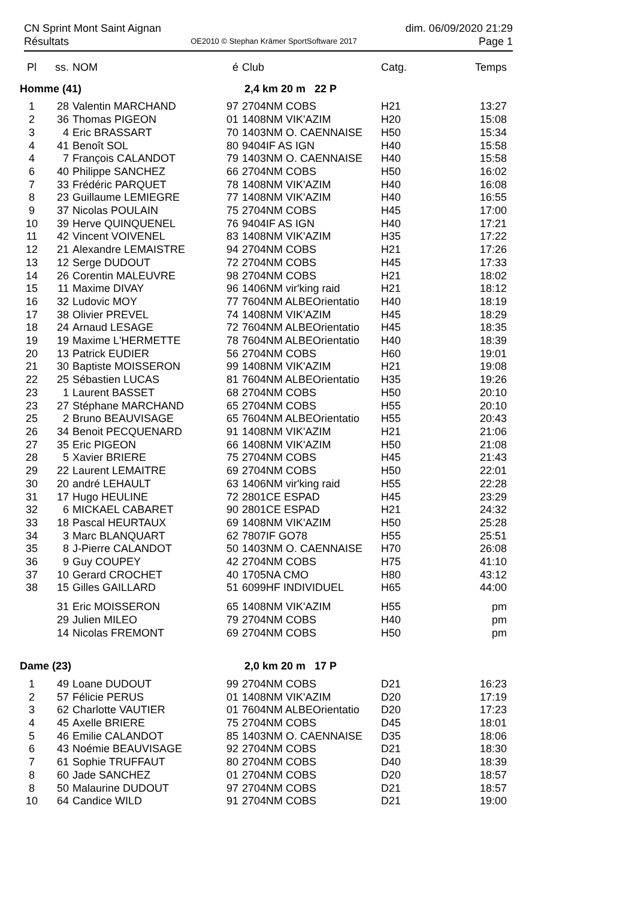CN Sprint Mont Saint Aignan dim. 06/09/2020 21:29
Résultats OE2010 © Stephan Krämer SportSoftware 2017 Page 1
| Pl | ss. | NOM | é | Club | Catg. | Temps |
| --- | --- | --- | --- | --- | --- | --- |
| Homme (41) | | | 2,4 km 20 m 22 P | | | |
| 1 | 28 | Valentin MARCHAND | 97 | 2704NM COBS | H21 | 13:27 |
| 2 | 36 | Thomas PIGEON | 01 | 1408NM VIK'AZIM | H20 | 15:08 |
| 3 | 4 | Eric BRASSART | 70 | 1403NM O. CAENNAISE | H50 | 15:34 |
| 4 | 41 | Benoît SOL | 80 | 9404IF AS IGN | H40 | 15:58 |
| 4 | 7 | François CALANDOT | 79 | 1403NM O. CAENNAISE | H40 | 15:58 |
| 6 | 40 | Philippe SANCHEZ | 66 | 2704NM COBS | H50 | 16:02 |
| 7 | 33 | Frédéric PARQUET | 78 | 1408NM VIK'AZIM | H40 | 16:08 |
| 8 | 23 | Guillaume LEMIEGRE | 77 | 1408NM VIK'AZIM | H40 | 16:55 |
| 9 | 37 | Nicolas POULAIN | 75 | 2704NM COBS | H45 | 17:00 |
| 10 | 39 | Herve QUINQUENEL | 76 | 9404IF AS IGN | H40 | 17:21 |
| 11 | 42 | Vincent VOIVENEL | 83 | 1408NM VIK'AZIM | H35 | 17:22 |
| 12 | 21 | Alexandre LEMAISTRE | 94 | 2704NM COBS | H21 | 17:26 |
| 13 | 12 | Serge DUDOUT | 72 | 2704NM COBS | H45 | 17:33 |
| 14 | 26 | Corentin MALEUVRE | 98 | 2704NM COBS | H21 | 18:02 |
| 15 | 11 | Maxime DIVAY | 96 | 1406NM vir'king raid | H21 | 18:12 |
| 16 | 32 | Ludovic MOY | 77 | 7604NM ALBEOrientatio | H40 | 18:19 |
| 17 | 38 | Olivier PREVEL | 74 | 1408NM VIK'AZIM | H45 | 18:29 |
| 18 | 24 | Arnaud LESAGE | 72 | 7604NM ALBEOrientatio | H45 | 18:35 |
| 19 | 19 | Maxime L'HERMETTE | 78 | 7604NM ALBEOrientatio | H40 | 18:39 |
| 20 | 13 | Patrick EUDIER | 56 | 2704NM COBS | H60 | 19:01 |
| 21 | 30 | Baptiste MOISSERON | 99 | 1408NM VIK'AZIM | H21 | 19:08 |
| 22 | 25 | Sébastien LUCAS | 81 | 7604NM ALBEOrientatio | H35 | 19:26 |
| 23 | 1 | Laurent BASSET | 68 | 2704NM COBS | H50 | 20:10 |
| 23 | 27 | Stéphane MARCHAND | 65 | 2704NM COBS | H55 | 20:10 |
| 25 | 2 | Bruno BEAUVISAGE | 65 | 7604NM ALBEOrientatio | H55 | 20:43 |
| 26 | 34 | Benoit PECQUENARD | 91 | 1408NM VIK'AZIM | H21 | 21:06 |
| 27 | 35 | Eric PIGEON | 66 | 1408NM VIK'AZIM | H50 | 21:08 |
| 28 | 5 | Xavier BRIERE | 75 | 2704NM COBS | H45 | 21:43 |
| 29 | 22 | Laurent LEMAITRE | 69 | 2704NM COBS | H50 | 22:01 |
| 30 | 20 | andré LEHAULT | 63 | 1406NM vir'king raid | H55 | 22:28 |
| 31 | 17 | Hugo HEULINE | 72 | 2801CE ESPAD | H45 | 23:29 |
| 32 | 6 | MICKAEL CABARET | 90 | 2801CE ESPAD | H21 | 24:32 |
| 33 | 18 | Pascal HEURTAUX | 69 | 1408NM VIK'AZIM | H50 | 25:28 |
| 34 | 3 | Marc BLANQUART | 62 | 7807IF GO78 | H55 | 25:51 |
| 35 | 8 | J-Pierre CALANDOT | 50 | 1403NM O. CAENNAISE | H70 | 26:08 |
| 36 | 9 | Guy COUPEY | 42 | 2704NM COBS | H75 | 41:10 |
| 37 | 10 | Gerard CROCHET | 40 | 1705NA CMO | H80 | 43:12 |
| 38 | 15 | Gilles GAILLARD | 51 | 6099HF INDIVIDUEL | H65 | 44:00 |
| | 31 | Eric MOISSERON | 65 | 1408NM VIK'AZIM | H55 | pm |
| | 29 | Julien MILEO | 79 | 2704NM COBS | H40 | pm |
| | 14 | Nicolas FREMONT | 69 | 2704NM COBS | H50 | pm |
| Dame (23) | | | 2,0 km 20 m 17 P | | | |
| 1 | 49 | Loane DUDOUT | 99 | 2704NM COBS | D21 | 16:23 |
| 2 | 57 | Félicie PERUS | 01 | 1408NM VIK'AZIM | D20 | 17:19 |
| 3 | 62 | Charlotte VAUTIER | 01 | 7604NM ALBEOrientatio | D20 | 17:23 |
| 4 | 45 | Axelle BRIERE | 75 | 2704NM COBS | D45 | 18:01 |
| 5 | 46 | Emilie CALANDOT | 85 | 1403NM O. CAENNAISE | D35 | 18:06 |
| 6 | 43 | Noémie BEAUVISAGE | 92 | 2704NM COBS | D21 | 18:30 |
| 7 | 61 | Sophie TRUFFAUT | 80 | 2704NM COBS | D40 | 18:39 |
| 8 | 60 | Jade SANCHEZ | 01 | 2704NM COBS | D20 | 18:57 |
| 8 | 50 | Malaurine DUDOUT | 97 | 2704NM COBS | D21 | 18:57 |
| 10 | 64 | Candice WILD | 91 | 2704NM COBS | D21 | 19:00 |